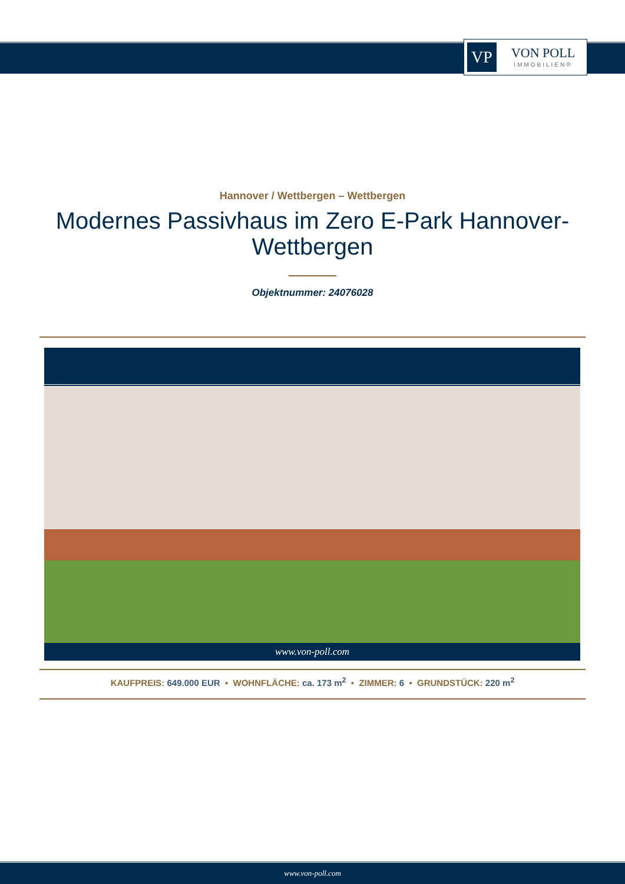VP
VON POLL
IMMOBILIEN®
Hannover / Wettbergen – Wettbergen
Modernes Passivhaus im Zero E-Park Hannover-
Wettbergen
Objektnummer: 24076028
www.von-poll.com
KAUFPREIS: 649.000 EUR • WOHNFLÄCHE: ca. 173 m<sup>2</sup> • ZIMMER: 6 • GRUNDSTÜCK: 220 m<sup>2</sup>
www.von-poll.com